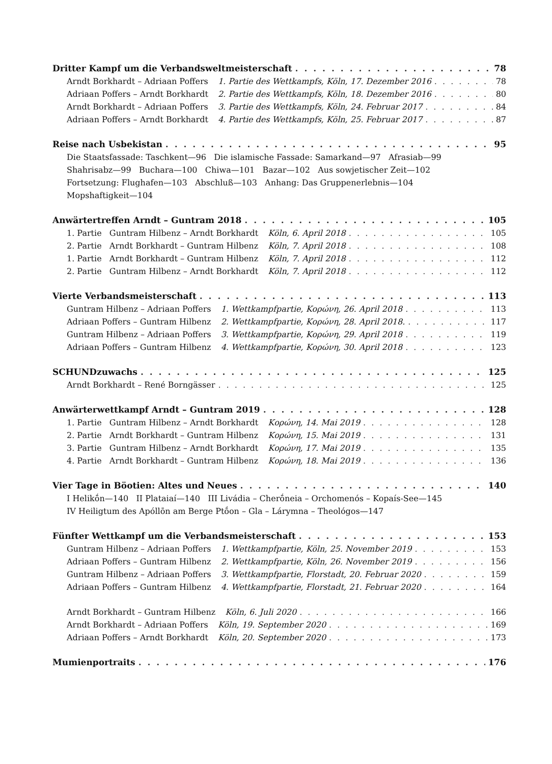Dritter Kampf um die Verbandsweltmeisterschaft 78
Arndt Borkhardt – Adriaan Poffers 1. Partie des Wettkampfs, Köln, 17. Dezember 2016 78
Adriaan Poffers – Arndt Borkhardt 2. Partie des Wettkampfs, Köln, 18. Dezember 2016 80
Arndt Borkhardt – Adriaan Poffers 3. Partie des Wettkampfs, Köln, 24. Februar 2017 84
Adriaan Poffers – Arndt Borkhardt 4. Partie des Wettkampfs, Köln, 25. Februar 2017 87
Reise nach Usbekistan 95
Die Staatsfassade: Taschkent—96 Die islamische Fassade: Samarkand—97 Afrasiab—99
Shahrisabz—99 Buchara—100 Chiwa—101 Bazar—102 Aus sowjetischer Zeit—102
Fortsetzung: Flughafen—103 Abschluß—103 Anhang: Das Gruppenerlebnis—104
Mopshaftigkeit—104
Anwärtertreffen Arndt – Guntram 2018 105
1. Partie Guntram Hilbenz – Arndt Borkhardt Köln, 6. April 2018 105
2. Partie Arndt Borkhardt – Guntram Hilbenz Köln, 7. April 2018 108
1. Partie Arndt Borkhardt – Guntram Hilbenz Köln, 7. April 2018 112
2. Partie Guntram Hilbenz – Arndt Borkhardt Köln, 7. April 2018 112
Vierte Verbandsmeisterschaft 113
Guntram Hilbenz – Adriaan Poffers 1. Wettkampfpartie, Κορώνη, 26. April 2018 113
Adriaan Poffers – Guntram Hilbenz 2. Wettkampfpartie, Κορώνη, 28. April 2018. 117
Guntram Hilbenz – Adriaan Poffers 3. Wettkampfpartie, Κορώνη, 29. April 2018 119
Adriaan Poffers – Guntram Hilbenz 4. Wettkampfpartie, Κορώνη, 30. April 2018 123
SCHUNDzuwachs 125
Arndt Borkhardt – René Borngässer 125
Anwärterwettkampf Arndt – Guntram 2019 128
1. Partie Guntram Hilbenz – Arndt Borkhardt Κορώνη, 14. Mai 2019 128
2. Partie Arndt Borkhardt – Guntram Hilbenz Κορώνη, 15. Mai 2019 131
3. Partie Guntram Hilbenz – Arndt Borkhardt Κορώνη, 17. Mai 2019 135
4. Partie Arndt Borkhardt – Guntram Hilbenz Κορώνη, 18. Mai 2019 136
Vier Tage in Böotien: Altes und Neues 140
I Helikṓn—140 II Plataiaí—140 III Livádia – Cherṓneia – Orchomenós – Kopaís-See—145
IV Heiligtum des Apóllōn am Berge Ptṓon – Gla – Lárymna – Theológos—147
Fünfter Wettkampf um die Verbandsmeisterschaft 153
Guntram Hilbenz – Adriaan Poffers 1. Wettkampfpartie, Köln, 25. November 2019 153
Adriaan Poffers – Guntram Hilbenz 2. Wettkampfpartie, Köln, 26. November 2019 156
Guntram Hilbenz – Adriaan Poffers 3. Wettkampfpartie, Florstadt, 20. Februar 2020 159
Adriaan Poffers – Guntram Hilbenz 4. Wettkampfpartie, Florstadt, 21. Februar 2020 164
Arndt Borkhardt – Guntram Hilbenz Köln, 6. Juli 2020 166
Arndt Borkhardt – Adriaan Poffers Köln, 19. September 2020 169
Adriaan Poffers – Arndt Borkhardt Köln, 20. September 2020 173
Mumienportraits 176